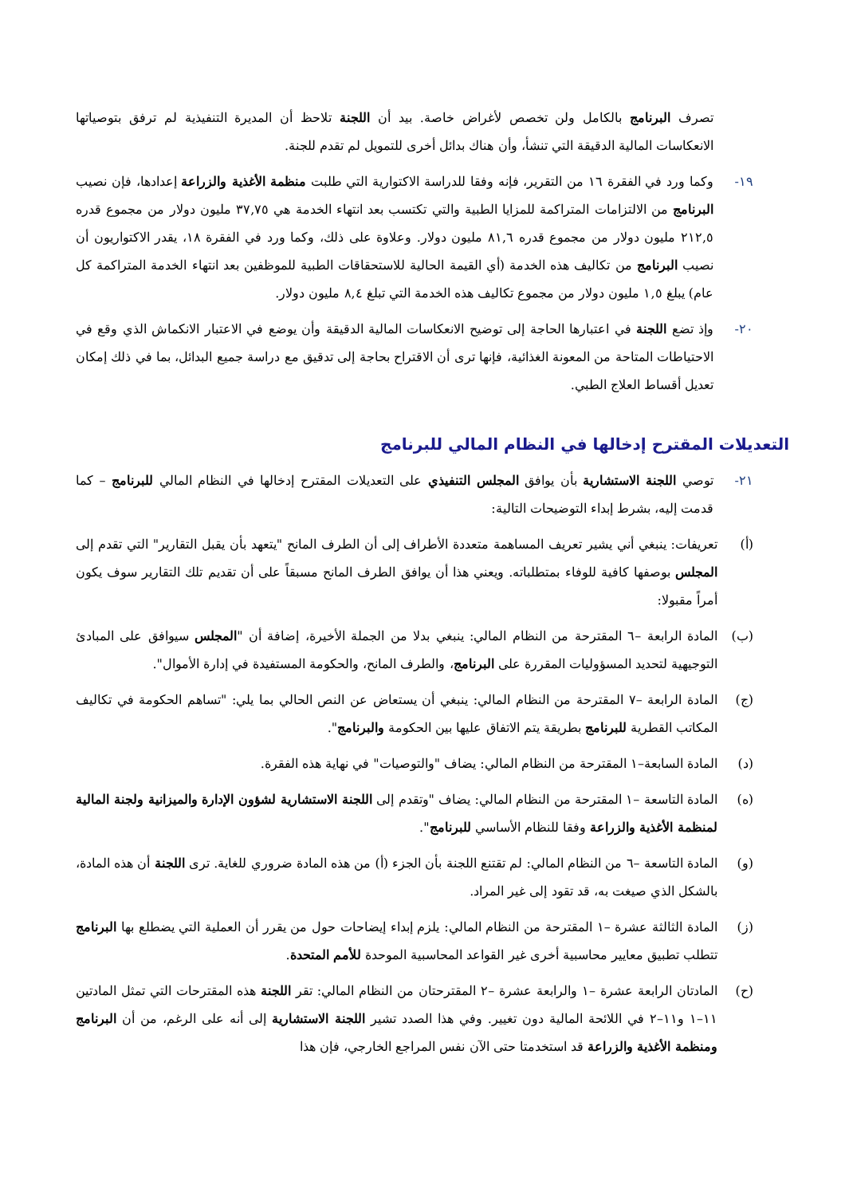تصرف البرنامج بالكامل ولن تخصص لأغراض خاصة. بيد أن اللجنة تلاحظ أن المديرة التنفيذية لم ترفق بتوصياتها الانعكاسات المالية الدقيقة التي تنشأ، وأن هناك بدائل أخرى للتمويل لم تقدم للجنة.
١٩- وكما ورد في الفقرة ١٦ من التقرير، فإنه وفقا للدراسة الاكتوارية التي طلبت منظمة الأغذية والزراعة إعدادها، فإن نصيب البرنامج من الالتزامات المتراكمة للمزايا الطبية والتي تكتسب بعد انتهاء الخدمة هي ٣٧,٧٥ مليون دولار من مجموع قدره ٢١٢,٥ مليون دولار من مجموع قدره ٨١,٦ مليون دولار. وعلاوة على ذلك، وكما ورد في الفقرة ١٨، يقدر الاكتواريون أن نصيب البرنامج من تكاليف هذه الخدمة (أي القيمة الحالية للاستحقاقات الطبية للموظفين بعد انتهاء الخدمة المتراكمة كل عام) يبلغ ١,٥ مليون دولار من مجموع تكاليف هذه الخدمة التي تبلغ ٨,٤ مليون دولار.
٢٠- وإذ تضع اللجنة في اعتبارها الحاجة إلى توضيح الانعكاسات المالية الدقيقة وأن يوضع في الاعتبار الانكماش الذي وقع في الاحتياطات المتاحة من المعونة الغذائية، فإنها ترى أن الاقتراح بحاجة إلى تدقيق مع دراسة جميع البدائل، بما في ذلك إمكان تعديل أقساط العلاج الطبي.
التعديلات المقترح إدخالها في النظام المالي للبرنامج
٢١- توصي اللجنة الاستشارية بأن يوافق المجلس التنفيذي على التعديلات المقترح إدخالها في النظام المالي للبرنامج – كما قدمت إليه، بشرط إبداء التوضيحات التالية:
(أ) تعريفات: ينبغي أني يشير تعريف المساهمة متعددة الأطراف إلى أن الطرف المانح "يتعهد بأن يقبل التقارير" التي تقدم إلى المجلس بوصفها كافية للوفاء بمتطلباته. ويعني هذا أن يوافق الطرف المانح مسبقاً على أن تقديم تلك التقارير سوف يكون أمراً مقبولا:
(ب) المادة الرابعة –٦ المقترحة من النظام المالي: ينبغي بدلا من الجملة الأخيرة، إضافة أن "المجلس سيوافق على المبادئ التوجيهية لتحديد المسؤوليات المقررة على البرنامج، والطرف المانح، والحكومة المستفيدة في إدارة الأموال".
(ج) المادة الرابعة –٧ المقترحة من النظام المالي: ينبغي أن يستعاض عن النص الحالي بما يلي: "تساهم الحكومة في تكاليف المكاتب القطرية للبرنامج بطريقة يتم الاتفاق عليها بين الحكومة والبرنامج".
(د) المادة السابعة–١ المقترحة من النظام المالي: يضاف "والتوصيات" في نهاية هذه الفقرة.
(ه) المادة التاسعة –١ المقترحة من النظام المالي: يضاف "وتقدم إلى اللجنة الاستشارية لشؤون الإدارة والميزانية ولجنة المالية لمنظمة الأغذية والزراعة وفقا للنظام الأساسي للبرنامج".
(و) المادة التاسعة –٦ من النظام المالي: لم تقتنع اللجنة بأن الجزء (أ) من هذه المادة ضروري للغاية. ترى اللجنة أن هذه المادة، بالشكل الذي صيغت به، قد تقود إلى غير المراد.
(ز) المادة الثالثة عشرة –١ المقترحة من النظام المالي: يلزم إبداء إيضاحات حول من يقرر أن العملية التي يضطلع بها البرنامج تتطلب تطبيق معايير محاسبية أخرى غير القواعد المحاسبية الموحدة للأمم المتحدة.
(ح) المادتان الرابعة عشرة –١ والرابعة عشرة –٢ المقترحتان من النظام المالي: تقر اللجنة هذه المقترحات التي تمثل المادتين ١١–١ و١١–٢ في اللائحة المالية دون تغيير. وفي هذا الصدد تشير اللجنة الاستشارية إلى أنه على الرغم، من أن البرنامج ومنظمة الأغذية والزراعة قد استخدمتا حتى الآن نفس المراجع الخارجي، فإن هذا